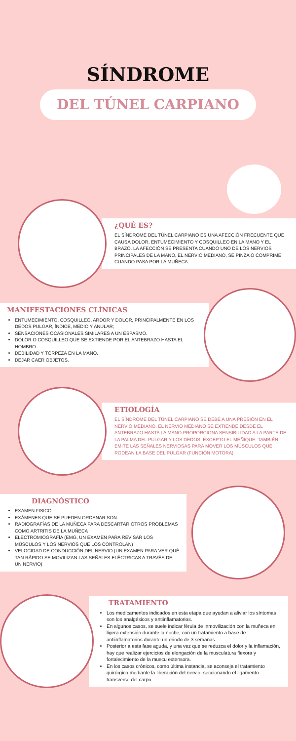SÍNDROME
DEL TÚNEL CARPIANO
¿QUÉ ES?
EL SÍNDROME DEL TÚNEL CARPIANO ES UNA AFECCIÓN FRECUENTE QUE CAUSA DOLOR, ENTUMECIMIENTO Y COSQUILLEO EN LA MANO Y EL BRAZO. LA AFECCIÓN SE PRESENTA CUANDO UNO DE LOS NERVIOS PRINCIPALES DE LA MANO, EL NERVIO MEDIANO, SE PINZA O COMPRIME CUANDO PASA POR LA MUÑECA.
MANIFESTACIONES CLÍNICAS
ENTUMECIMIENTO, COSQUILLEO, ARDOR Y DOLOR, PRINCIPALMENTE EN LOS DEDOS PULGAR, ÍNDICE, MEDIO Y ANULAR;
SENSACIONES OCASIONALES SIMILARES A UN ESPASMO.
DOLOR O COSQUILLEO QUE SE EXTIENDE POR EL ANTEBRAZO HASTA EL HOMBRO.
DEBILIDAD Y TORPEZA EN LA MANO.
DEJAR CAER OBJETOS.
ETIOLOGÍA
EL SÍNDROME DEL TÚNEL CARPIANO SE DEBE A UNA PRESIÓN EN EL NERVIO MEDIANO. EL NERVIO MEDIANO SE EXTIENDE DESDE EL ANTEBRAZO HASTA LA MANO PROPORCIONA SENSIBILIDAD A LA PARTE DE LA PALMA DEL PULGAR Y LOS DEDOS, EXCEPTO EL MEÑIQUE. TAMBIÉN EMITE LAS SEÑALES NERVIOSAS PARA MOVER LOS MÚSCULOS QUE RODEAN LA BASE DEL PULGAR (FUNCIÓN MOTORA).
DIAGNÓSTICO
EXAMEN FISICO
EXÁMENES QUE SE PUEDEN ORDENAR SON:
RADIOGRAFÍAS DE LA MUÑECA PARA DESCARTAR OTROS PROBLEMAS COMO ARTRITIS DE LA MUÑECA
ELECTROMIOGRAFÍA (EMG, UN EXAMEN PARA REVISAR LOS MÚSCULOS Y LOS NERVIOS QUE LOS CONTROLAN)
VELOCIDAD DE CONDUCCIÓN DEL NERVIO (UN EXAMEN PARA VER QUÉ TAN RÁPIDO SE MOVILIZAN LAS SEÑALES ELÉCTRICAS A TRAVÉS DE UN NERVIO)
TRATAMIENTO
Los medicamentos indicados en esta etapa que ayudan a aliviar los síntomas son los analgésicos y antiinflamatorios.
En algunos casos, se suele indicar férula de inmovilización con la muñeca en ligera extensión durante la noche, con un tratamiento a base de antiinflamatorios durante un eriodo de 3 semanas.
Posterior a esta fase aguda, y una vez que se reduzca el dolor y la inflamación, hay que realizar ejercicios de elongación de la musculatura flexora y fortalecimiento de la muscu extensora.
En los casos crónicos, como última instancia, se aconseja el tratamiento quirúrgico mediante la liberación del nervio, seccionando el ligamento transverso del carpo.